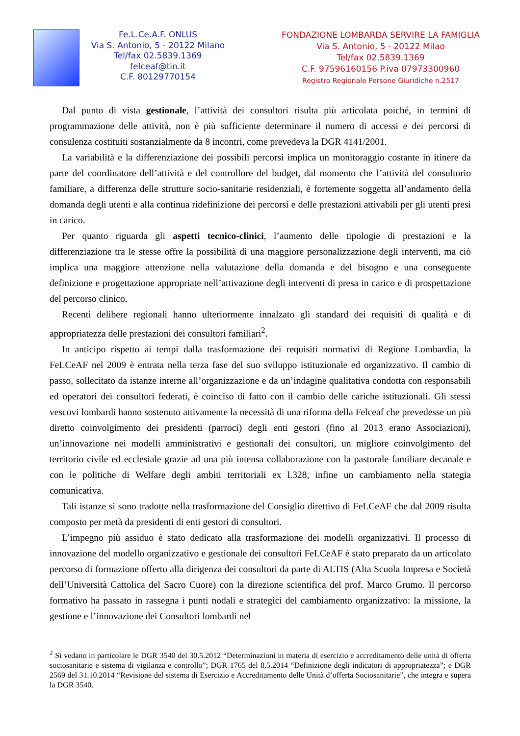Fe.L.Ce.A.F. ONLUS
Via S. Antonio, 5 - 20122 Milano
Tel/fax 02.5839.1369
felceaf@tin.it
C.F. 80129770154
FONDAZIONE LOMBARDA SERVIRE LA FAMIGLIA
Via S. Antonio, 5 - 20122 Milao
Tel/fax 02.5839.1369
C.F. 97596160156 P.iva 07973300960
Registro Regionale Persone Giuridiche n.2517
Dal punto di vista gestionale, l’attività dei consultori risulta più articolata poiché, in termini di programmazione delle attività, non è più sufficiente determinare il numero di accessi e dei percorsi di consulenza costituiti sostanzialmente da 8 incontri, come prevedeva la DGR 4141/2001.
La variabilità e la differenziazione dei possibili percorsi implica un monitoraggio costante in itinere da parte del coordinatore dell’attività e del controllore del budget, dal momento che l’attività del consultorio familiare, a differenza delle strutture socio-sanitarie residenziali, è fortemente soggetta all’andamento della domanda degli utenti e alla continua ridefinizione dei percorsi e delle prestazioni attivabili per gli utenti presi in carico.
Per quanto riguarda gli aspetti tecnico-clinici, l’aumento delle tipologie di prestazioni e la differenziazione tra le stesse offre la possibilità di una maggiore personalizzazione degli interventi, ma ciò implica una maggiore attenzione nella valutazione della domanda e del bisogno e una conseguente definizione e progettazione appropriate nell’attivazione degli interventi di presa in carico e di prospettazione del percorso clinico.
Recenti delibere regionali hanno ulteriormente innalzato gli standard dei requisiti di qualità e di appropriatezza delle prestazioni dei consultori familiari<sup>2</sup>.
In anticipo rispetto ai tempi dalla trasformazione dei requisiti normativi di Regione Lombardia, la FeLCeAF nel 2009 è entrata nella terza fase del suo sviluppo istituzionale ed organizzativo. Il cambio di passo, sollecitato da istanze interne all’organizzazione e da un’indagine qualitativa condotta con responsabili ed operatori dei consultori federati, è coinciso di fatto con il cambio delle cariche istituzionali. Gli stessi vescovi lombardi hanno sostenuto attivamente la necessità di una riforma della Felceaf che prevedesse un più diretto coinvolgimento dei presidenti (parroci) degli enti gestori (fino al 2013 erano Associazioni), un’innovazione nei modelli amministrativi e gestionali dei consultori, un migliore coinvolgimento del territorio civile ed ecclesiale grazie ad una più intensa collaborazione con la pastorale familiare decanale e con le politiche di Welfare degli ambiti territoriali ex l.328, infine un cambiamento nella stategia comunicativa.
Tali istanze si sono tradotte nella trasformazione del Consiglio direttivo di FeLCeAF che dal 2009 risulta composto per metà da presidenti di enti gestori di consultori.
L’impegno più assiduo è stato dedicato alla trasformazione dei modelli organizzativi. Il processo di innovazione del modello organizzativo e gestionale dei consultori FeLCeAF è stato preparato da un articolato percorso di formazione offerto alla dirigenza dei consultori da parte di ALTIS (Alta Scuola Impresa e Società dell’Università Cattolica del Sacro Cuore) con la direzione scientifica del prof. Marco Grumo. Il percorso formativo ha passato in rassegna i punti nodali e strategici del cambiamento organizzativo: la missione, la gestione e l’innovazione dei Consultori lombardi nel
<sup>2</sup> Si vedano in particolare le DGR 3540 del 30.5.2012 “Determinazioni in materia di esercizio e accreditamento delle unità di offerta sociosanitarie e sistema di vigilanza e controllo”; DGR 1765 del 8.5.2014 “Definizione degli indicatori di appropriatezza”; e DGR 2569 del 31.10.2014 “Revisione del sistema di Esercizio e Accreditamento delle Unità d’offerta Sociosanitarie”, che integra e supera la DGR 3540.